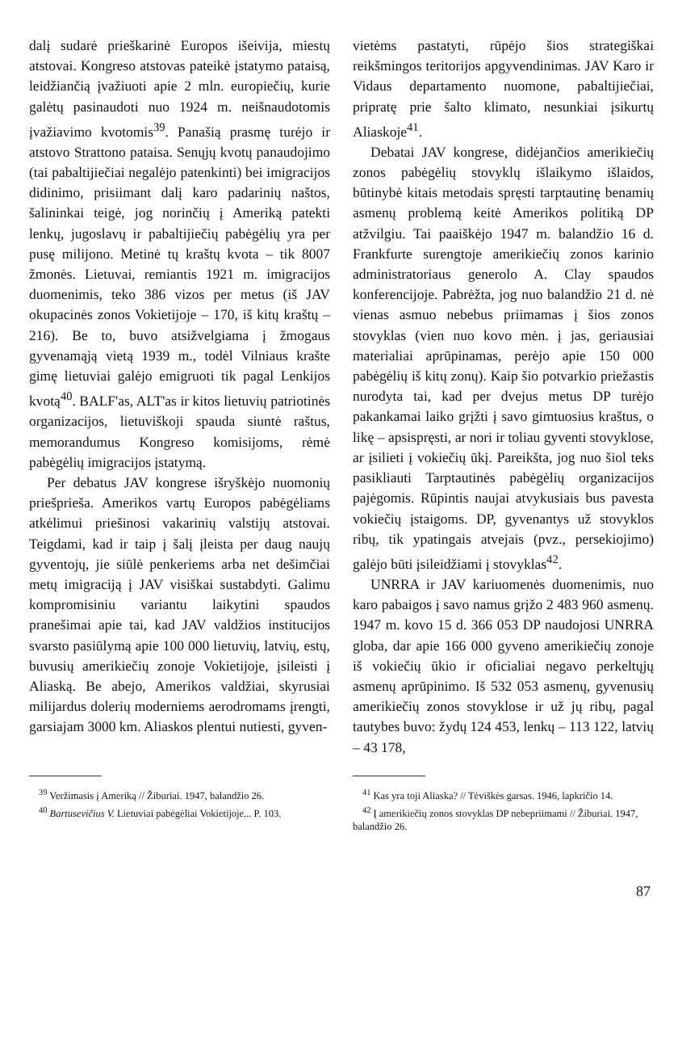dalį sudarė prieškarinė Europos išeivija, miestų atstovai. Kongreso atstovas pateikė įstatymo pataisą, leidžiančią įvažiuoti apie 2 mln. europiečių, kurie galėtų pasinaudoti nuo 1924 m. neišnaudotomis įvažiavimo kvotomis<sup>39</sup>. Panašią prasmę turėjo ir atstovo Strattono pataisa. Senųjų kvotų panaudojimo (tai pabaltijiečiai negalėjo patenkinti) bei imigracijos didinimo, prisiimant dalį karo padarinių naštos, šalininkai teigė, jog norinčių į Ameriką patekti lenkų, jugoslavų ir pabaltijiečių pabėgėlių yra per pusę milijono. Metinė tų kraštų kvota – tik 8007 žmonės. Lietuvai, remiantis 1921 m. imigracijos duomenimis, teko 386 vizos per metus (iš JAV okupacinės zonos Vokietijoje – 170, iš kitų kraštų – 216). Be to, buvo atsižvelgiama į žmogaus gyvenamąją vietą 1939 m., todėl Vilniaus krašte gimę lietuviai galėjo emigruoti tik pagal Lenkijos kvotą<sup>40</sup>. BALF'as, ALT'as ir kitos lietuvių patriotinės organizacijos, lietuviškoji spauda siuntė raštus, memorandumus Kongreso komisijoms, rėmė pabėgėlių imigracijos įstatymą.
Per debatus JAV kongrese išryškėjo nuomonių priešprieša. Amerikos vartų Europos pabėgėliams atkėlimui priešinosi vakarinių valstijų atstovai. Teigdami, kad ir taip į šalį įleista per daug naujų gyventojų, jie siūlė penkeriems arba net dešimčiai metų imigraciją į JAV visiškai sustabdyti. Galimu kompromisiniu variantu laikytini spaudos pranešimai apie tai, kad JAV valdžios institucijos svarsto pasiūlymą apie 100 000 lietuvių, latvių, estų, buvusių amerikiečių zonoje Vokietijoje, įsileisti į Aliaską. Be abejo, Amerikos valdžiai, skyrusiai milijardus dolerių moderniems aerodromams įrengti, garsiajam 3000 km. Aliaskos plentui nutiesti, gyven-
vietėms pastatyti, rūpėjo šios strategiškai reikšmingos teritorijos apgyvendinimas. JAV Karo ir Vidaus departamento nuomone, pabaltijiečiai, pripratę prie šalto klimato, nesunkiai įsikurtų Aliaskoje<sup>41</sup>.
Debatai JAV kongrese, didėjančios amerikiečių zonos pabėgėlių stovyklų išlaikymo išlaidos, būtinybė kitais metodais spręsti tarptautinę benamių asmenų problemą keitė Amerikos politiką DP atžvilgiu. Tai paaiškėjo 1947 m. balandžio 16 d. Frankfurte surengtoje amerikiečių zonos karinio administratoriaus generolo A. Clay spaudos konferencijoje. Pabrėžta, jog nuo balandžio 21 d. nė vienas asmuo nebebus priimamas į šios zonos stovyklas (vien nuo kovo mėn. į jas, geriausiai materialiai aprūpinamas, perėjo apie 150 000 pabėgėlių iš kitų zonų). Kaip šio potvarkio priežastis nurodyta tai, kad per dvejus metus DP turėjo pakankamai laiko grįžti į savo gimtuosius kraštus, o likę – apsispręsti, ar nori ir toliau gyventi stovyklose, ar įsilieti į vokiečių ūkį. Pareikšta, jog nuo šiol teks pasikliauti Tarptautinės pabėgėlių organizacijos pajėgomis. Rūpintis naujai atvykusiais bus pavesta vokiečių įstaigoms. DP, gyvenantys už stovyklos ribų, tik ypatingais atvejais (pvz., persekiojimo) galėjo būti įsileidžiami į stovyklas<sup>42</sup>.
UNRRA ir JAV kariuomenės duomenimis, nuo karo pabaigos į savo namus grįžo 2 483 960 asmenų. 1947 m. kovo 15 d. 366 053 DP naudojosi UNRRA globa, dar apie 166 000 gyveno amerikiečių zonoje iš vokiečių ūkio ir oficialiai negavo perkeltųjų asmenų aprūpinimo. Iš 532 053 asmenų, gyvenusių amerikiečių zonos stovyklose ir už jų ribų, pagal tautybes buvo: žydų 124 453, lenkų – 113 122, latvių – 43 178,
<sup>39</sup> Veržimasis į Ameriką // Žiburiai. 1947, balandžio 26.
<sup>40</sup> Bartusevičius V. Lietuviai pabėgėliai Vokietijoje... P. 103.
<sup>41</sup> Kas yra toji Aliaska? // Tėviškės garsas. 1946, lapkričio 14.
<sup>42</sup> Į amerikiečių zonos stovyklas DP nebepriimami // Žiburiai. 1947, balandžio 26.
87